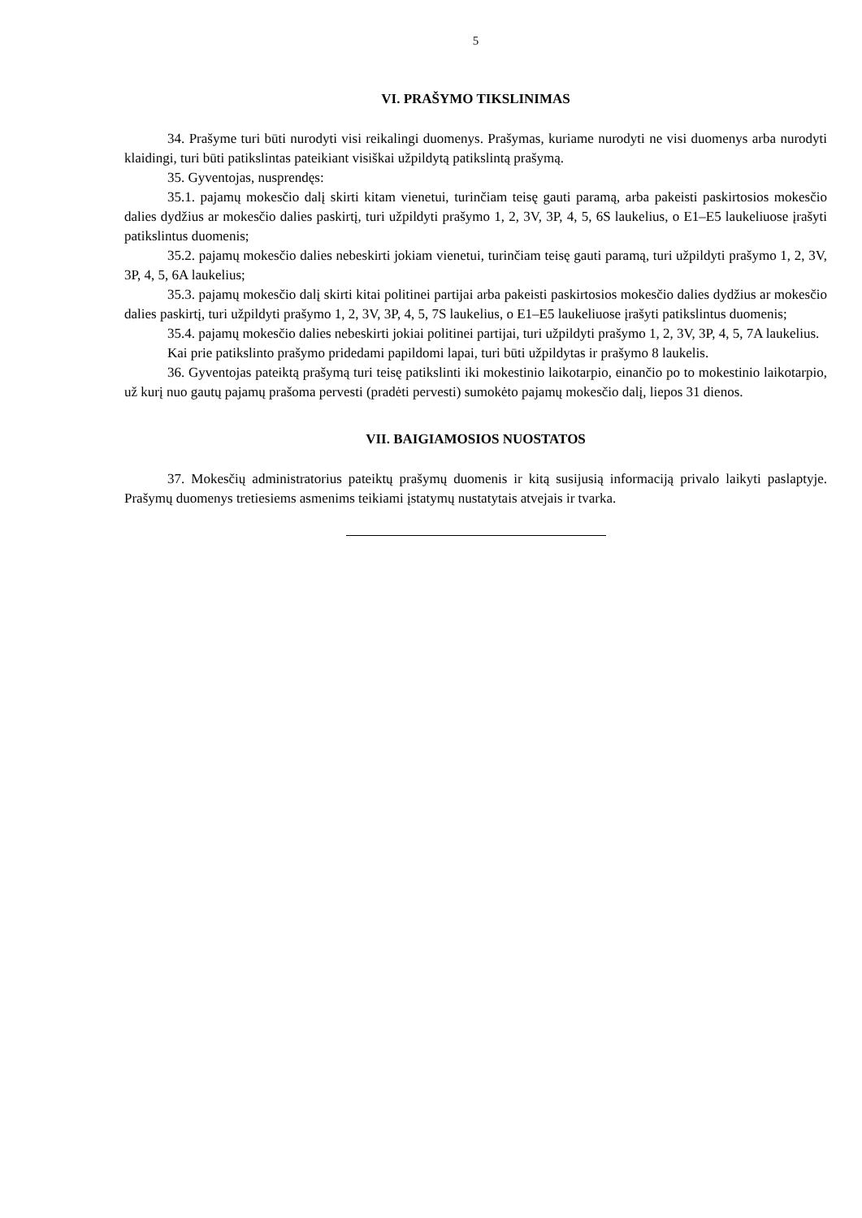5
VI. PRAŠYMO TIKSLINIMAS
34. Prašyme turi būti nurodyti visi reikalingi duomenys. Prašymas, kuriame nurodyti ne visi duomenys arba nurodyti klaidingi, turi būti patikslintas pateikiant visiškai užpildytą patikslintą prašymą.
35. Gyventojas, nusprendęs:
35.1. pajamų mokesčio dalį skirti kitam vienetui, turinčiam teisę gauti paramą, arba pakeisti paskirtosios mokesčio dalies dydžius ar mokesčio dalies paskirtį, turi užpildyti prašymo 1, 2, 3V, 3P, 4, 5, 6S laukelius, o E1–E5 laukeliuose įrašyti patikslintus duomenis;
35.2. pajamų mokesčio dalies nebeskirti jokiam vienetui, turinčiam teisę gauti paramą, turi užpildyti prašymo 1, 2, 3V, 3P, 4, 5, 6A laukelius;
35.3. pajamų mokesčio dalį skirti kitai politinei partijai arba pakeisti paskirtosios mokesčio dalies dydžius ar mokesčio dalies paskirtį, turi užpildyti prašymo 1, 2, 3V, 3P, 4, 5, 7S laukelius, o E1–E5 laukeliuose įrašyti patikslintus duomenis;
35.4. pajamų mokesčio dalies nebeskirti jokiai politinei partijai, turi užpildyti prašymo 1, 2, 3V, 3P, 4, 5, 7A laukelius.
Kai prie patikslinto prašymo pridedami papildomi lapai, turi būti užpildytas ir prašymo 8 laukelis.
36. Gyventojas pateiktą prašymą turi teisę patikslinti iki mokestinio laikotarpio, einančio po to mokestinio laikotarpio, už kurį nuo gautų pajamų prašoma pervesti (pradėti pervesti) sumokėto pajamų mokesčio dalį, liepos 31 dienos.
VII. BAIGIAMOSIOS NUOSTATOS
37. Mokesčių administratorius pateiktų prašymų duomenis ir kitą susijusią informaciją privalo laikyti paslaptyje. Prašymų duomenys tretiesiems asmenims teikiami įstatymų nustatytais atvejais ir tvarka.